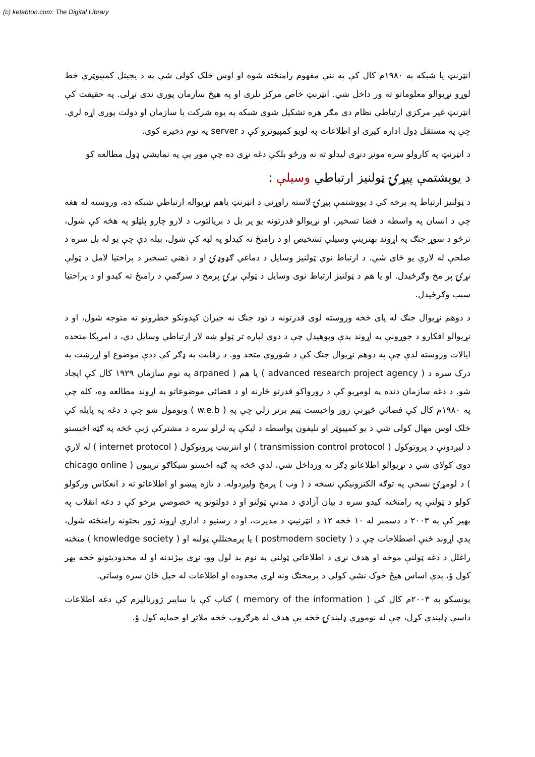(c) ketabton.com: The Digital Library
انټرنټ يا شبکه په ۱۹۸۰م کال کې په نني مفهوم رامنځته شوه او اوس خلک کولی شي په د يجيتل کمپيوټري خط لوړو نړيوالو معلوماتو ته ور داخل شي. انټرنټ خاص مرکز نلری او په هيڅ سازمان پوری ندی تړلی. په حقيقت کې انټرنټ غير مرکزي ارتباطي نظام دی مګر هره تشکيل شوی شبکه په يوه شرکت يا سازمان او دولت پوری اړه لري. چې په مستقل ډول اداره کيږی او اطلاعات په لويو کمپيوترو کې د server په نوم ذخيره کوی.
د انټرنټ په کارولو سره مونږ دنړی ليدلو ته نه ورځو بلکې دغه نړی ده چې موږ يې په نمايشي ډول مطالعه کو
د يويشتمې پيړۍ ټولنيز ارتباطي وسيلې :
د ټولنيز ارتباط په برخه کې د يووشتمې پيړۍ لاسته راوړنې د انټرنټ ياهم نړيواله ارتباطي شبکه ده، وروسته له هغه چې د انسان په واسطه د فضا تسخير، او نړيوالو قدرتونه يو پر بل د بريالتوب د لارو چارو پلټلو په هڅه کې شول، ترڅو د سوړ جنګ په اړوند بهترينې وسيلې تشخيص او د رامنځ ته کيدلو په لټه کې شول، بيله دې چې يو له بل سره د صلحې له لارې يو ځای شي. د ارتباط نوي ټولنيز وسايل د دماغي ګډوډۍ او د ذهني تسخير د پراختيا لامل د ټولې نړۍ پر مخ وګرځيدل. او يا هم د ټولنيز ارتباط نوی وسايل د ټولې نړۍ پرمخ د سرګمې د رامنځ ته کيدو او د پراختيا سبب وګرځيدل.
د دوهم نړيوال جنګ له پای څخه وروسته لوی قدرتونه د تود جنګ نه جبران کيدونکو خطرونو ته متوجه شول، او د نړيوالو افکارو د جوړونې په اړوند پدې وپوهيدل چې د دوی لپاره تر ټولو ښه لار ارتباطي وسايل دي، د امريکا متحده ايالات وروسته لدې چې په دوهم نړيوال جنګ کې د شوروي متحد وو. د رقابت په ډګر کې ددې موضوع او اړرښت په درک سره د ( advanced research project agency ) يا هم ( arpaned په نوم سازمان ۱۹۲۹ کال کې ايجاد شو. د دغه سازمان دنده په لومړيو کې د زورواکو قدرتو څارنه او د فضائي موضوعاتو په اړوند مطالعه وه، کله چې په ۱۹۸۰م کال کې فضائي څيړنې زور واخيست ټيم برنر زلي چې په ( w.e.b ) ونومول شو چې د دغه په پايله کې خلک اوس مهال کولی شي د يو کمپيوټر او تليفون پواسطه د ليکې په لرلو سره د مشترکې ژبې څخه په ګټه اخيستو د ليږدونې د پروتوکول ( transmission control protocol ) او انترنيټ پروتوکول ( internet protocol ) له لارې دوی کولای شي د نړيوالو اطلاعاتو ډګر ته ورداخل شي، لدې څخه په ګټه اخستو شيکاګو تريبون ( chicago online ) د لومړۍ نسخې په توګه الکترونيکې نسخه د ( وب ) پرمخ وليږدوله. د تازه پيښو او اطلاعاتو ته د انعکاس ورکولو کولو د ټولنې په رامنځته کيدو سره د بيان آزادي د مدنې ټولنو او د دولتونو په خصوصي برخو کې د دغه انقلاب په بهير کې په ۲۰۰۳ د دسمبر له ۱۰ څخه ۱۲ د انټرنيټ د مديرت، او د رسنيو د اداري اړوند ژور بحثونه رامنځته شول، پدې اړوند ځنې اصطلاحات چې د ( postmodern society ) يا پرمختللې ټولنه او ( knowledge society ) منځته راغلل د دغه ټولنې موخه او هدف نړی د اطلاعاتي ټولنې په نوم بد لول وو، نړی پيژندنه او له محدوديتونو څخه بهر کول ؤ، پدې اساس هيڅ ځوک نشي کولی د پرمختګ ونه لړی محدوده او اطلاعات له خپل ځان سره وساتي.
يونسکو په ۲۰۰۳م کال کې ( memory of the information ) کتاب کې يا سايبر ژورناليزم کې دغه اطلاعات داسې ډلبندي کړل، چې له نوموړي ډلبندۍ څخه يې هدف له هرګروپ څخه ملاتړ او حمايه کول ؤ.